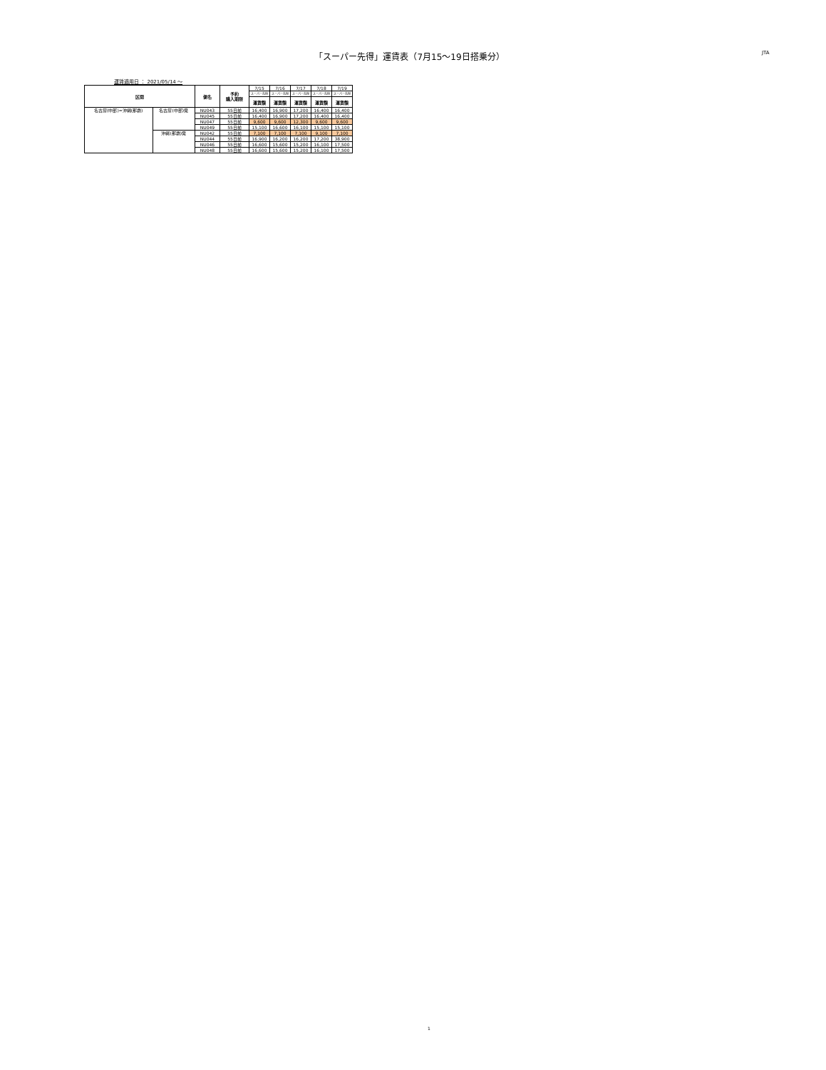「スーパー先得」運賃表（7月15〜19日搭乗分）
JTA
運賃適用日 ： 2021/05/14 ～
| 区間 | | 便名 | 予約 購入期限 | 7/15 | 7/16 | 7/17 | 7/18 | 7/19 |
| | | | | スーパー先得 | スーパー先得 | スーパー先得 | スーパー先得 | スーパー先得 |
| | | | | 運賃額 | 運賃額 | 運賃額 | 運賃額 | 運賃額 |
| 名古屋(中部)=沖縄(那覇) | 名古屋(中部)発 | NU043 | 55日前 | 16,400 | 16,900 | 17,200 | 16,400 | 16,400 |
| | | NU045 | 55日前 | 16,400 | 16,900 | 17,200 | 16,400 | 16,400 |
| | | NU047 | 55日前 | 9,600 | 9,600 | 12,300 | 9,600 | 9,600 |
| | | NU049 | 55日前 | 15,100 | 16,600 | 16,100 | 15,100 | 15,100 |
| | 沖縄(那覇)発 | NU042 | 55日前 | 7,100 | 7,100 | 7,100 | 9,100 | 7,100 |
| | | NU044 | 55日前 | 16,900 | 16,200 | 16,200 | 17,200 | 38,900 |
| | | NU046 | 55日前 | 16,600 | 15,600 | 15,200 | 16,100 | 17,500 |
| | | NU048 | 55日前 | 16,600 | 15,600 | 15,200 | 16,100 | 17,500 |
1